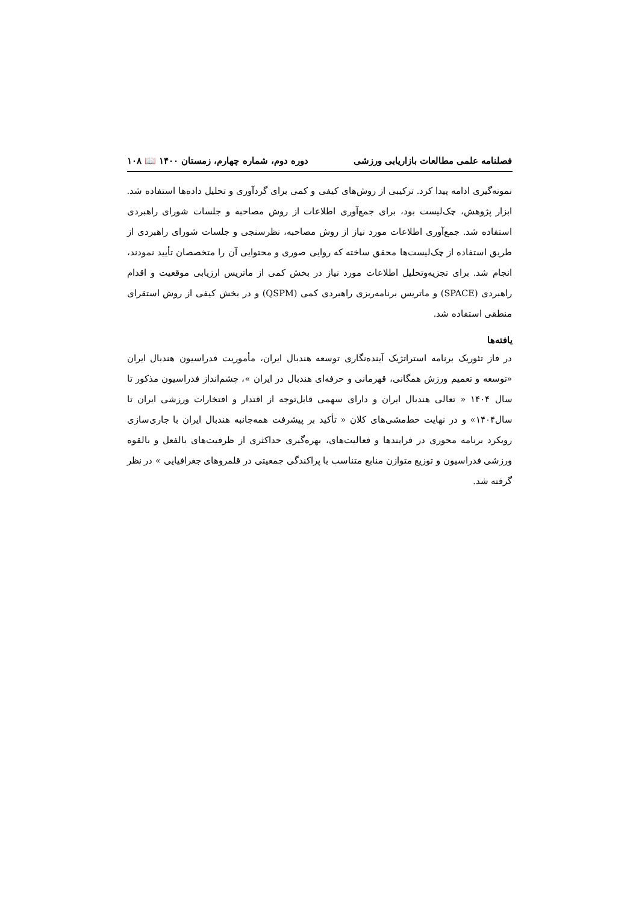فصلنامه علمی مطالعات بازاریابی ورزشی دوره دوم، شماره چهارم، زمستان ۱۴۰۰ 📖 ۱۰۸
نمونه‌گیری ادامه پیدا کرد. ترکیبی از روش‌های کیفی و کمی برای گردآوری و تحلیل داده‌ها استفاده شد. ابزار پژوهش، چک‌لیست بود، برای جمع‌آوری اطلاعات از روش مصاحبه و جلسات شورای راهبردی استفاده شد. جمع‌آوری اطلاعات مورد نیاز از روش مصاحبه، نظرسنجی و جلسات شورای راهبردی از طریق استفاده از چک‌لیست‌ها محقق ساخته که روایی صوری و محتوایی آن را متخصصان تأیید نمودند، انجام شد. برای تجزیه‌وتحلیل اطلاعات مورد نیاز در بخش کمی از ماتریس ارزیابی موقعیت و اقدام راهبردی (SPACE) و ماتریس برنامه‌ریزی راهبردی کمی (QSPM) و در بخش کیفی از روش استقرای منطقی استفاده شد.
یافته‌ها
در فاز تئوریک برنامه استراتژیک آینده‌نگاری توسعه هندبال ایران، مأموریت فدراسیون هندبال ایران «توسعه و تعمیم ورزش همگانی، قهرمانی و حرفه‌ای هندبال در ایران »، چشم‌انداز فدراسیون مذکور تا سال ۱۴۰۴ « تعالی هندبال ایران و دارای سهمی قابل‌توجه از اقتدار و افتخارات ورزشی ایران تا سال۱۴۰۴» و در نهایت خط‌مشی‌های کلان « تأکید بر پیشرفت همه‌جانبه هندبال ایران با جاری‌سازی رویکرد برنامه محوری در فرایندها و فعالیت‌های، بهره‌گیری حداکثری از ظرفیت‌های بالفعل و بالقوه ورزشی فدراسیون و توزیع متوازن منابع متناسب با پراکندگی جمعیتی در قلمروهای جغرافیایی » در نظر گرفته شد.